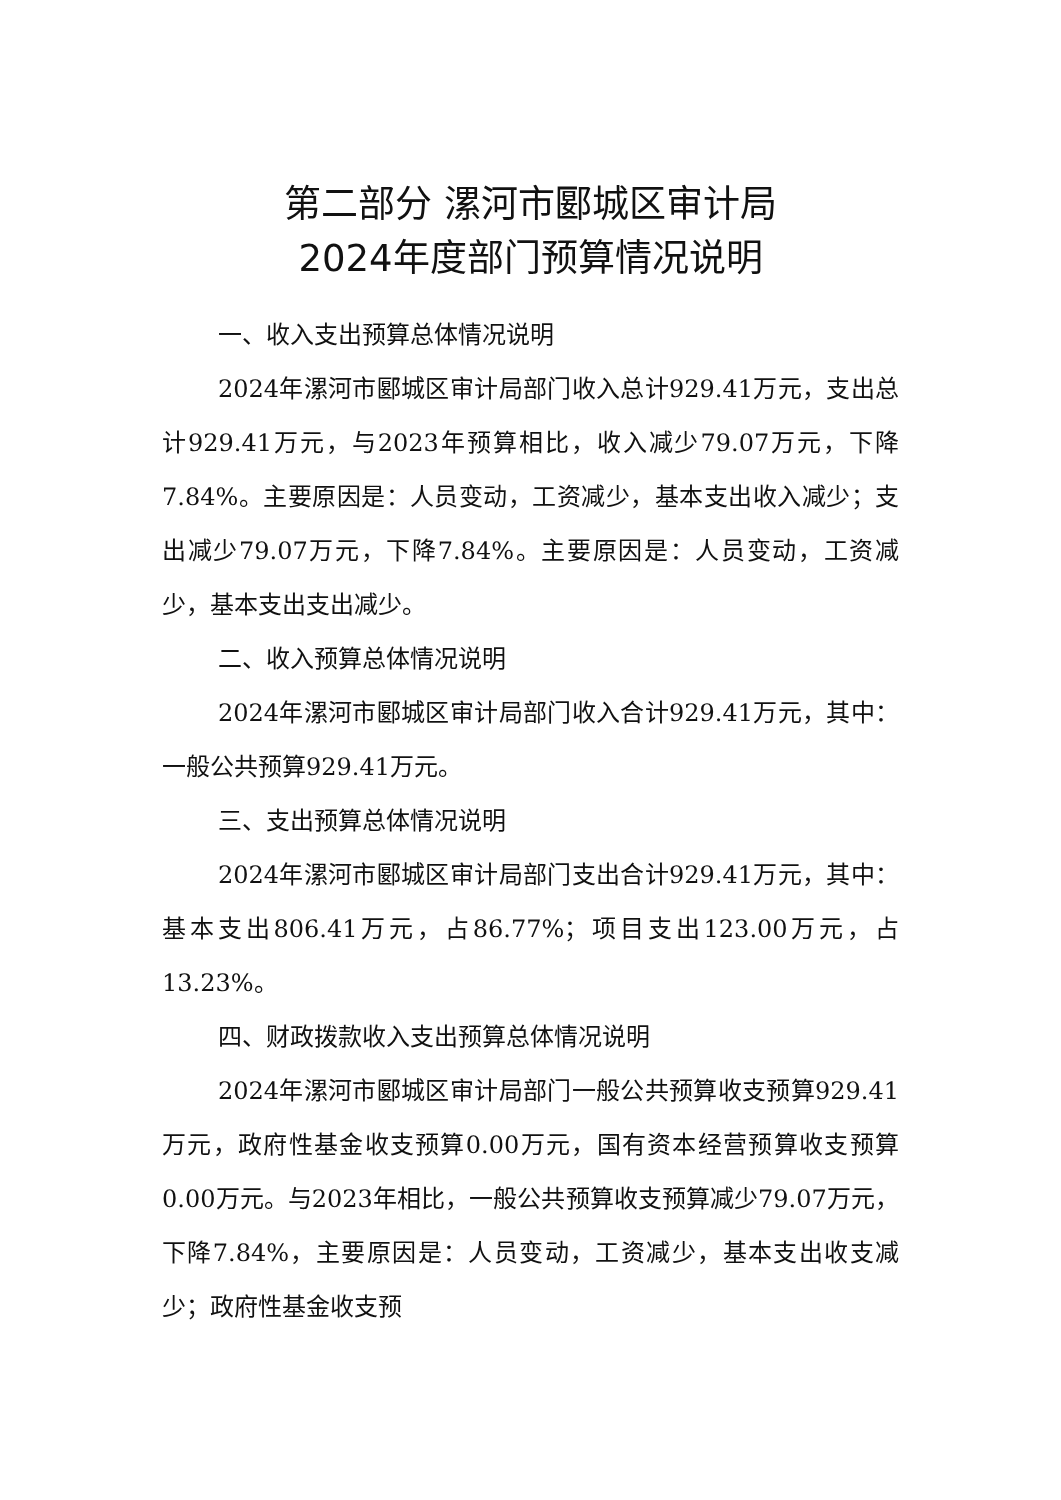第二部分 漯河市郾城区审计局
2024年度部门预算情况说明
一、收入支出预算总体情况说明
2024年漯河市郾城区审计局部门收入总计929.41万元，支出总计929.41万元，与2023年预算相比，收入减少79.07万元，下降7.84%。主要原因是：人员变动，工资减少，基本支出收入减少；支出减少79.07万元，下降7.84%。主要原因是：人员变动，工资减少，基本支出支出减少。
二、收入预算总体情况说明
2024年漯河市郾城区审计局部门收入合计929.41万元，其中：一般公共预算929.41万元。
三、支出预算总体情况说明
2024年漯河市郾城区审计局部门支出合计929.41万元，其中：基本支出806.41万元，占86.77%；项目支出123.00万元，占13.23%。
四、财政拨款收入支出预算总体情况说明
2024年漯河市郾城区审计局部门一般公共预算收支预算929.41万元，政府性基金收支预算0.00万元，国有资本经营预算收支预算0.00万元。与2023年相比，一般公共预算收支预算减少79.07万元，下降7.84%，主要原因是：人员变动，工资减少，基本支出收支减少；政府性基金收支预